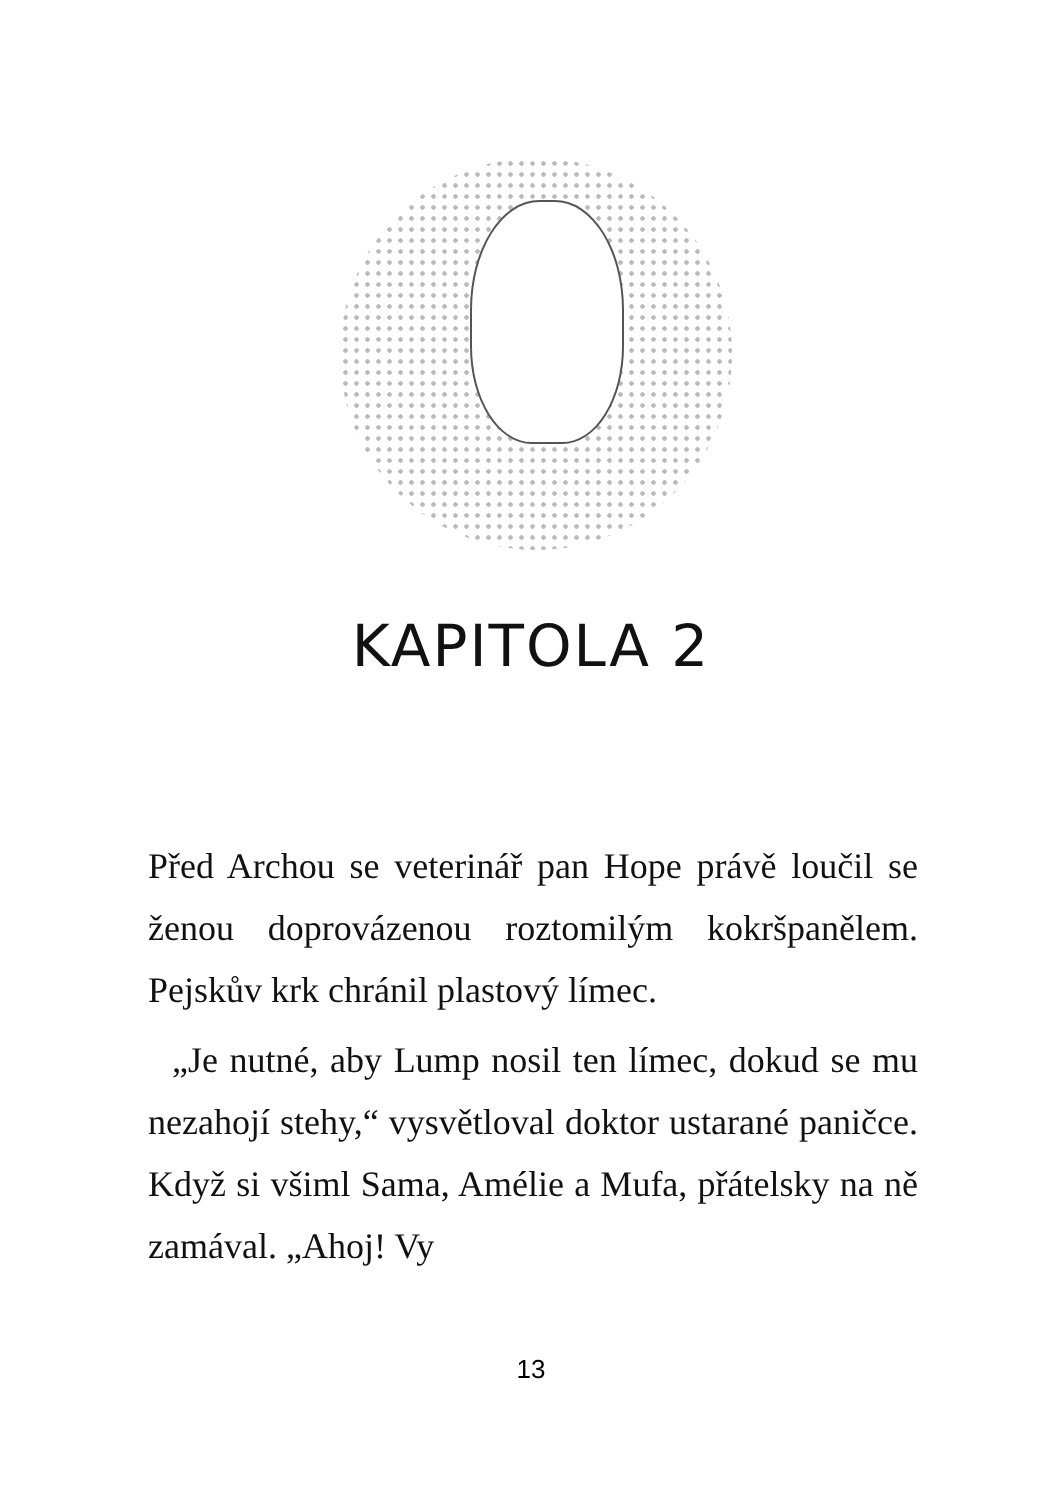KAPITOLA 2
Před Archou se veterinář pan Hope právě loučil se ženou doprovázenou roztomilým kokršpa­nělem. Pejskův krk chránil plastový límec.
„Je nutné, aby Lump nosil ten límec, do­kud se mu nezahojí stehy,“ vysvětloval doktor ustarané paničce. Když si všiml Sama, Amé­lie a Mufa, přátelsky na ně zamával. „Ahoj! Vy
13